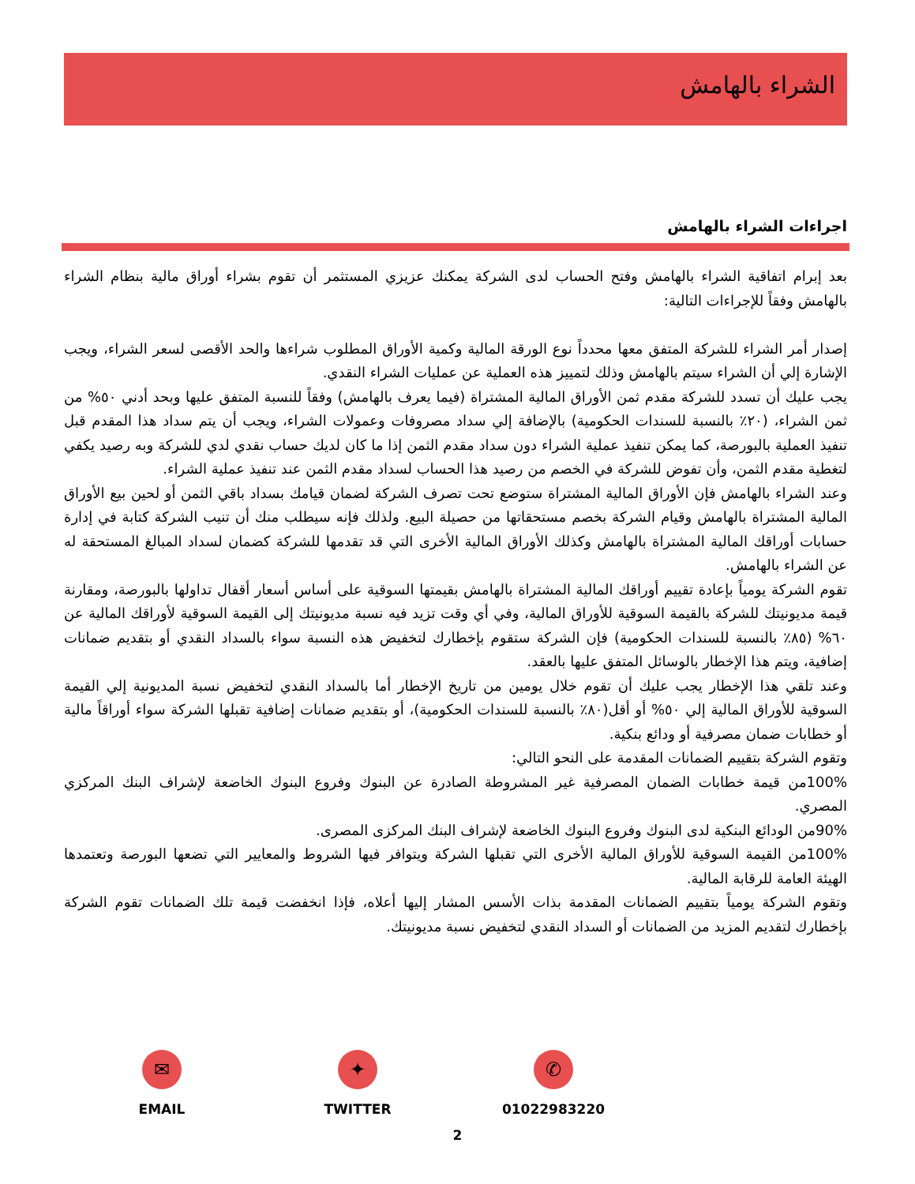الشراء بالهامش
اجراءات الشراء بالهامش
بعد إبرام اتفاقية الشراء بالهامش وفتح الحساب لدى الشركة يمكنك عزيزي المستثمر أن تقوم بشراء أوراق مالية بنظام الشراء بالهامش وفقاً للإجراءات التالية:
إصدار أمر الشراء للشركة المتفق معها محدداً نوع الورقة المالية وكمية الأوراق المطلوب شراءها والحد الأقصى لسعر الشراء، ويجب الإشارة إلي أن الشراء سيتم بالهامش وذلك لتمييز هذه العملية عن عمليات الشراء النقدي.
يجب عليك أن تسدد للشركة مقدم ثمن الأوراق المالية المشتراة (فيما يعرف بالهامش) وفقاً للنسبة المتفق عليها وبحد أدني ٥٠% من ثمن الشراء، (٢٠٪ بالنسبة للسندات الحكومية) بالإضافة إلي سداد مصروفات وعمولات الشراء، ويجب أن يتم سداد هذا المقدم قبل تنفيذ العملية بالبورصة، كما يمكن تنفيذ عملية الشراء دون سداد مقدم الثمن إذا ما كان لديك حساب نقدي لدي للشركة وبه رصيد يكفي لتغطية مقدم الثمن، وأن تفوض للشركة في الخصم من رصيد هذا الحساب لسداد مقدم الثمن عند تنفيذ عملية الشراء.
وعند الشراء بالهامش فإن الأوراق المالية المشتراة ستوضع تحت تصرف الشركة لضمان قيامك بسداد باقي الثمن أو لحين بيع الأوراق المالية المشتراة بالهامش وقيام الشركة بخصم مستحقاتها من حصيلة البيع. ولذلك فإنه سيطلب منك أن تنيب الشركة كتابة في إدارة حسابات أوراقك المالية المشتراة بالهامش وكذلك الأوراق المالية الأخرى التي قد تقدمها للشركة كضمان لسداد المبالغ المستحقة له عن الشراء بالهامش.
تقوم الشركة يومياً بإعادة تقييم أوراقك المالية المشتراة بالهامش بقيمتها السوقية على أساس أسعار أقفال تداولها بالبورصة، ومقارنة قيمة مديونيتك للشركة بالقيمة السوقية للأوراق المالية، وفي أي وقت تزيد فيه نسبة مديونيتك إلى القيمة السوقية لأوراقك المالية عن ٦٠% (٨٥٪ بالنسبة للسندات الحكومية) فإن الشركة ستقوم بإخطارك لتخفيض هذه النسبة سواء بالسداد النقدي أو بتقديم ضمانات إضافية، ويتم هذا الإخطار بالوسائل المتفق عليها بالعقد.
وعند تلقي هذا الإخطار يجب عليك أن تقوم خلال يومين من تاريخ الإخطار أما بالسداد النقدي لتخفيض نسبة المديونية إلي القيمة السوقية للأوراق المالية إلي ٥٠% أو أقل(٨٠٪ بالنسبة للسندات الحكومية)، أو بتقديم ضمانات إضافية تقبلها الشركة سواء أوراقاً مالية أو خطابات ضمان مصرفية أو ودائع بنكية.
وتقوم الشركة بتقييم الضمانات المقدمة على النحو التالي:
100%من قيمة خطابات الضمان المصرفية غير المشروطة الصادرة عن البنوك وفروع البنوك الخاضعة لإشراف البنك المركزي المصري.
90%من الودائع البنكية لدى البنوك وفروع البنوك الخاضعة لإشراف البنك المركزى المصرى.
100%من القيمة السوقية للأوراق المالية الأخرى التي تقبلها الشركة ويتوافر فيها الشروط والمعايير التي تضعها البورصة وتعتمدها الهيئة العامة للرقابة المالية.
وتقوم الشركة يومياً بتقييم الضمانات المقدمة بذات الأسس المشار إليها أعلاه، فإذا انخفضت قيمة تلك الضمانات تقوم الشركة بإخطارك لتقديم المزيد من الضمانات أو السداد النقدي لتخفيض نسبة مديونيتك.
✉
EMAIL
✦
TWITTER
✆
01022983220
2